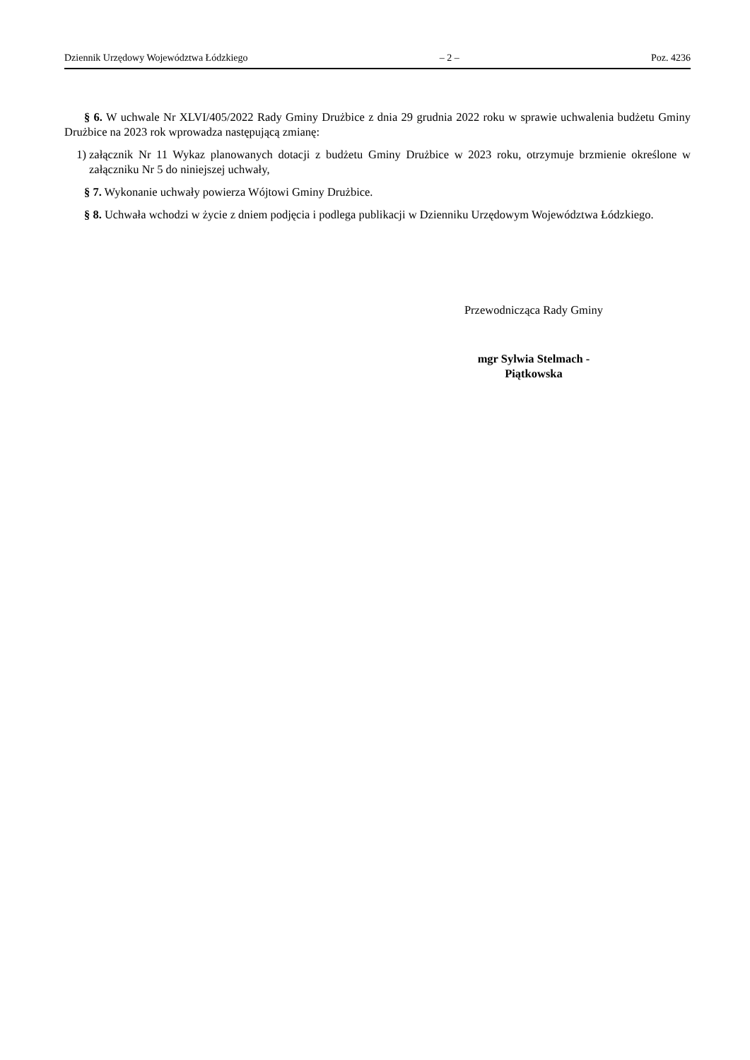Dziennik Urzędowy Województwa Łódzkiego – 2 – Poz. 4236
§ 6. W uchwale Nr XLVI/405/2022 Rady Gminy Drużbice z dnia 29 grudnia 2022 roku w sprawie uchwalenia budżetu Gminy Drużbice na 2023 rok wprowadza następującą zmianę:
1) załącznik Nr 11 Wykaz planowanych dotacji z budżetu Gminy Drużbice w 2023 roku, otrzymuje brzmienie określone w załączniku Nr 5 do niniejszej uchwały,
§ 7. Wykonanie uchwały powierza Wójtowi Gminy Drużbice.
§ 8. Uchwała wchodzi w życie z dniem podjęcia i podlega publikacji w Dzienniku Urzędowym Województwa Łódzkiego.
Przewodnicząca Rady Gminy
mgr Sylwia Stelmach -
Piątkowska